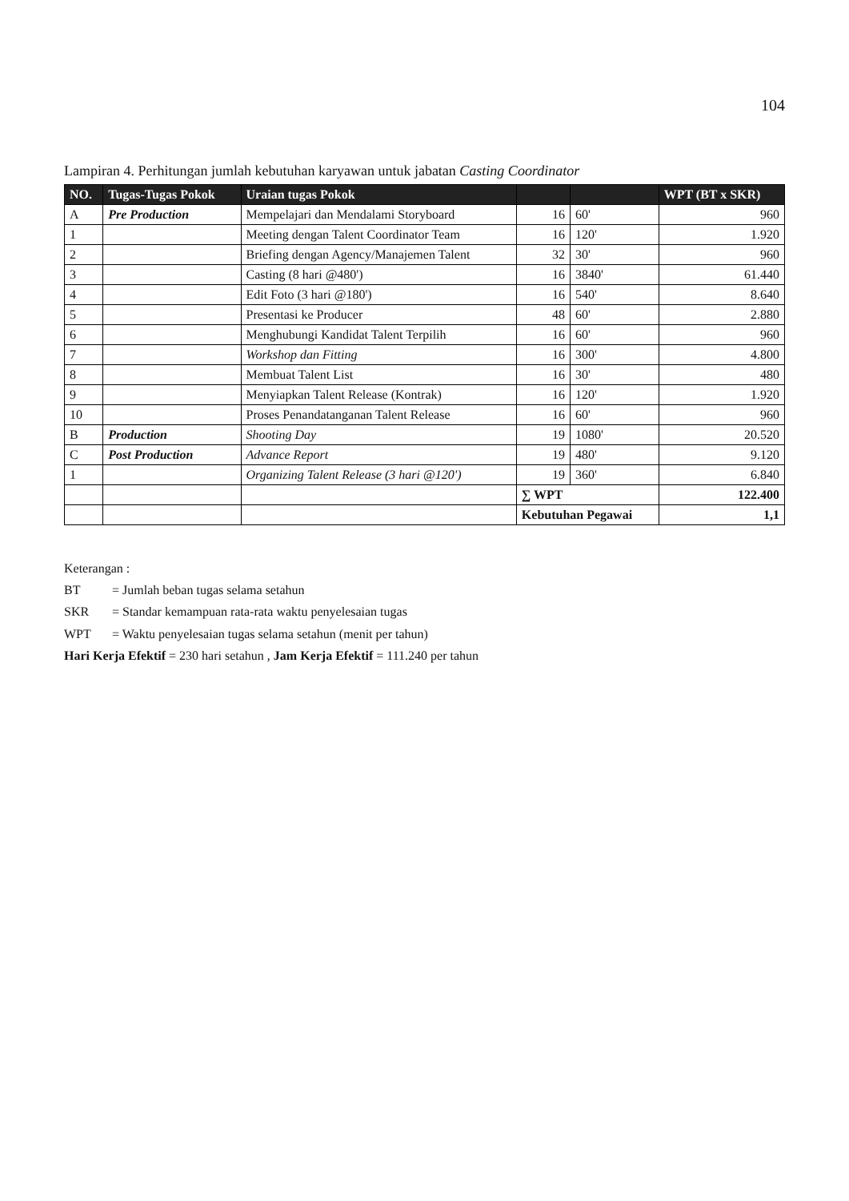104
Lampiran 4. Perhitungan jumlah kebutuhan karyawan untuk jabatan Casting Coordinator
| NO. | Tugas-Tugas Pokok | Uraian tugas Pokok | | | WPT (BT x SKR) |
| --- | --- | --- | --- | --- | --- |
| A | Pre Production | Mempelajari dan Mendalami Storyboard | 16 | 60' | 960 |
| 1 | | Meeting dengan Talent Coordinator Team | 16 | 120' | 1.920 |
| 2 | | Briefing dengan Agency/Manajemen Talent | 32 | 30' | 960 |
| 3 | | Casting (8 hari @480') | 16 | 3840' | 61.440 |
| 4 | | Edit Foto (3 hari @180') | 16 | 540' | 8.640 |
| 5 | | Presentasi ke Producer | 48 | 60' | 2.880 |
| 6 | | Menghubungi Kandidat Talent Terpilih | 16 | 60' | 960 |
| 7 | | Workshop dan Fitting | 16 | 300' | 4.800 |
| 8 | | Membuat Talent List | 16 | 30' | 480 |
| 9 | | Menyiapkan Talent Release (Kontrak) | 16 | 120' | 1.920 |
| 10 | | Proses Penandatanganan Talent Release | 16 | 60' | 960 |
| B | Production | Shooting Day | 19 | 1080' | 20.520 |
| C | Post Production | Advance Report | 19 | 480' | 9.120 |
| 1 | | Organizing Talent Release (3 hari @120') | 19 | 360' | 6.840 |
| | | | ∑ WPT | | 122.400 |
| | | | Kebutuhan Pegawai | | 1,1 |
Keterangan :
BT = Jumlah beban tugas selama setahun
SKR = Standar kemampuan rata-rata waktu penyelesaian tugas
WPT = Waktu penyelesaian tugas selama setahun (menit per tahun)
Hari Kerja Efektif = 230 hari setahun , Jam Kerja Efektif = 111.240 per tahun